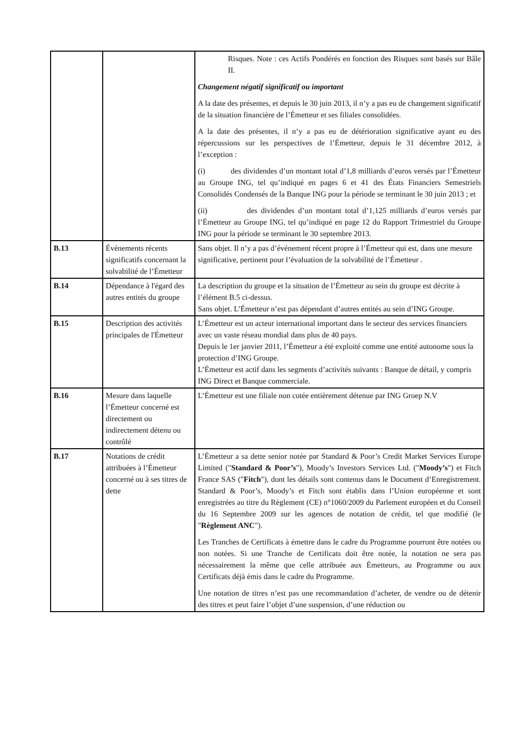| | | Risques. Note : ces Actifs Pondérés en fonction des Risques sont basés sur Bâle II. Changement négatif significatif ou important A la date des présentes, et depuis le 30 juin 2013, il n’y a pas eu de changement significatif de la situation financière de l’Émetteur et ses filiales consolidées. A la date des présentes, il n’y a pas eu de détérioration significative ayant eu des répercussions sur les perspectives de l’Émetteur, depuis le 31 décembre 2012, à l’exception : (i) des dividendes d’un montant total d’1,8 milliards d’euros versés par l’Émetteur au Groupe ING, tel qu’indiqué en pages 6 et 41 des États Financiers Semestriels Consolidés Condensés de la Banque ING pour la période se terminant le 30 juin 2013 ; et (ii) des dividendes d’un montant total d’1,125 milliards d’euros versés par l’Émetteur au Groupe ING, tel qu’indiqué en page 12 du Rapport Trimestriel du Groupe ING pour la période se terminant le 30 septembre 2013. |
| B.13 | Événements récents significatifs concernant la solvabilité de l’Émetteur | Sans objet. Il n’y a pas d’événement récent propre à l’Émetteur qui est, dans une mesure significative, pertinent pour l’évaluation de la solvabilité de l’Émetteur . |
| B.14 | Dépendance à l'égard des autres entités du groupe | La description du groupe et la situation de l’Émetteur au sein du groupe est décrite à l’élément B.5 ci-dessus. Sans objet. L’Émetteur n’est pas dépendant d’autres entités au sein d’ING Groupe. |
| B.15 | Description des activités principales de l'Émetteur | L’Émetteur est un acteur international important dans le secteur des services financiers avec un vaste réseau mondial dans plus de 40 pays. Depuis le 1er janvier 2011, l’Émetteur a été exploité comme une entité autonome sous la protection d’ING Groupe. L’Émetteur est actif dans les segments d’activités suivants : Banque de détail, y compris ING Direct et Banque commerciale. |
| B.16 | Mesure dans laquelle l’Émetteur concerné est directement ou indirectement détenu ou contrôlé | L’Émetteur est une filiale non cotée entièrement détenue par ING Groep N.V |
| B.17 | Notations de crédit attribuées à l’Émetteur concerné ou à ses titres de dette | L’Émetteur a sa dette senior notée par Standard & Poor’s Credit Market Services Europe Limited (" Standard & Poor’s "), Moody’s Investors Services Ltd. (" Moody’s ") et Fitch France SAS (" Fitch "), dont les détails sont contenus dans le Document d’Enregistrement. Standard & Poor’s, Moody’s et Fitch sont établis dans l’Union européenne et sont enregistrées au titre du Règlement (CE) n°1060/2009 du Parlement européen et du Conseil du 16 Septembre 2009 sur les agences de notation de crédit, tel que modifié (le " Règlement ANC "). Les Tranches de Certificats à émettre dans le cadre du Programme pourront être notées ou non notées. Si une Tranche de Certificats doit être notée, la notation ne sera pas nécessairement la même que celle attribuée aux Émetteurs, au Programme ou aux Certificats déjà émis dans le cadre du Programme. Une notation de titres n’est pas une recommandation d’acheter, de vendre ou de détenir des titres et peut faire l’objet d’une suspension, d’une réduction ou |